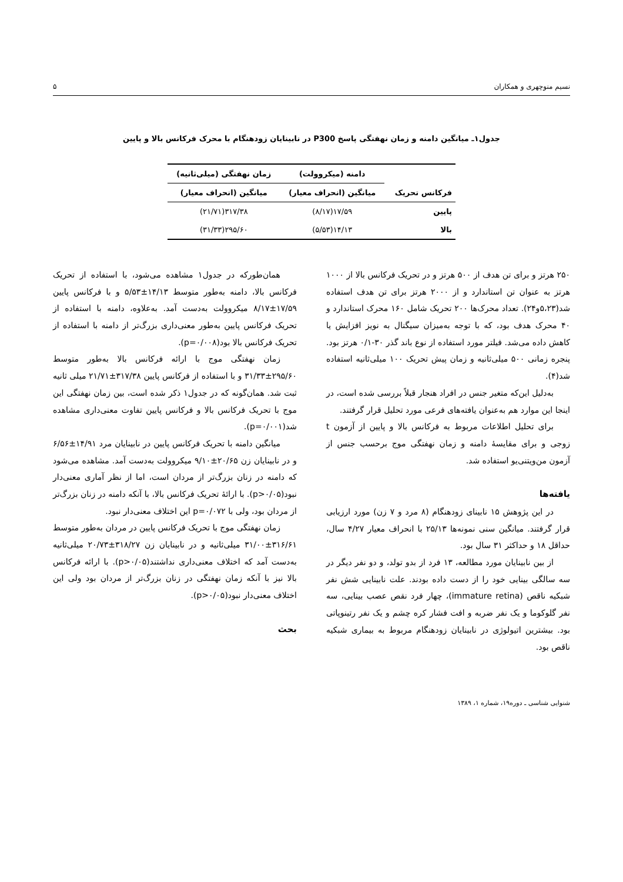نسیم منوچهری و همکاران ۵
جدول۱ـ میانگین دامنه و زمان نهفتگی پاسخ P300 در نابینایان زودهنگام با محرک فرکانس بالا و پایین
| فرکانس تحریک | دامنه (میکروولت) | زمان نهفتگی (میلی‌ثانیه) |
| --- | --- | --- |
| | میانگین (انحراف معیار) | میانگین (انحراف معیار) |
| پایین | ۱۷/۵۹(۸/۱۷) | ۳۱۷/۳۸(۲۱/۷۱) |
| بالا | ۱۴/۱۳(۵/۵۳) | ۲۹۵/۶۰(۳۱/۳۳) |
۲۵۰ هرتز و برای تن هدف از ۵۰۰ هرتز و در تحریک فرکانس بالا از ۱۰۰۰ هرتز به عنوان تن استاندارد و از ۲۰۰۰ هرتز برای تن هدف استفاده شد(۵،۲۳و۲۴). تعداد محرک‌ها ۲۰۰ تحریک شامل ۱۶۰ محرک استاندارد و ۴۰ محرک هدف بود، که با توجه به‌میزان سیگنال به نویز افزایش یا کاهش داده می‌شد. فیلتر مورد استفاده از نوع باند گذر ۳۰-۰/۱ هرتز بود. پنجره زمانی ۵۰۰ میلی‌ثانیه و زمان پیش تحریک ۱۰۰ میلی‌ثانیه استفاده شد(۴).
به‌دلیل این‌که متغیر جنس در افراد هنجار قبلاً بررسی شده است، در اینجا این موارد هم به‌عنوان یافته‌های فرعی مورد تحلیل قرار گرفتند.
برای تحلیل اطلاعات مربوط به فرکانس بالا و پایین از آزمون t زوجی و برای مقایسهٔ دامنه و زمان نهفتگی موج برحسب جنس از آزمون من‌ویتنی‌یو استفاده شد.
یافته‌ها
در این پژوهش ۱۵ نابینای زودهنگام (۸ مرد و ۷ زن) مورد ارزیابی قرار گرفتند. میانگین سنی نمونه‌ها ۲۵/۱۳ با انحراف معیار ۴/۲۷ سال، حداقل ۱۸ و حداکثر ۳۱ سال بود.
از بین نابینایان مورد مطالعه، ۱۳ فرد از بدو تولد، و دو نفر دیگر در سه سالگی بینایی خود را از دست داده بودند. علت نابینایی شش نفر شبکیه ناقص (immature retina)، چهار فرد نقص عصب بینایی، سه نفر گلوکوما و یک نفر ضربه و افت فشار کره چشم و یک نفر رتینوپاتی بود. بیشترین اتیولوژی در نابینایان زودهنگام مربوط به بیماری شبکیه ناقص بود.
همان‌طورکه در جدول۱ مشاهده می‌شود، با استفاده از تحریک فرکانس بالا، دامنه به‌طور متوسط ۱۴/۱۳±۵/۵۳ و با فرکانس پایین ۱۷/۵۹±۸/۱۷ میکروولت به‌دست آمد. به‌علاوه، دامنه با استفاده از تحریک فرکانس پایین به‌طور معنی‌داری بزرگ‌تر از دامنه با استفاده از تحریک فرکانس بالا بود(p=۰/۰۰۸).
زمان نهفتگی موج با ارائه فرکانس بالا به‌طور متوسط ۲۹۵/۶۰±۳۱/۳۳ و با استفاده از فرکانس پایین ۳۱۷/۳۸±۲۱/۷۱ میلی ثانیه ثبت شد. همان‌گونه که در جدول۱ ذکر شده است، بین زمان نهفتگی این موج با تحریک فرکانس بالا و فرکانس پایین تفاوت معنی‌داری مشاهده شد(p=۰/۰۰۱).
میانگین دامنه با تحریک فرکانس پایین در نابینایان مرد ۱۴/۹۱±۶/۵۶ و در نابینایان زن ۲۰/۶۵±۹/۱۰ میکروولت به‌دست آمد. مشاهده می‌شود که دامنه در زنان بزرگ‌تر از مردان است، اما از نظر آماری معنی‌دار نبود(p>۰/۰۵). با ارائهٔ تحریک فرکانس بالا، با آنکه دامنه در زنان بزرگ‌تر از مردان بود، ولی با p=۰/۰۷۲ این اختلاف معنی‌دار نبود.
زمان نهفتگی موج با تحریک فرکانس پایین در مردان به‌طور متوسط ۳۱۶/۶۱±۳۱/۰۰ میلی‌ثانیه و در نابینایان زن ۳۱۸/۲۷±۲۰/۷۳ میلی‌ثانیه به‌دست آمد که اختلاف معنی‌داری نداشتند(p>۰/۰۵). با ارائه فرکانس بالا نیز با آنکه زمان نهفتگی در زنان بزرگ‌تر از مردان بود ولی این اختلاف معنی‌دار نبود(p>۰/۰۵).
بحث
شنوایی شناسی ـ دوره۱۹، شماره ۱، ۱۳۸۹